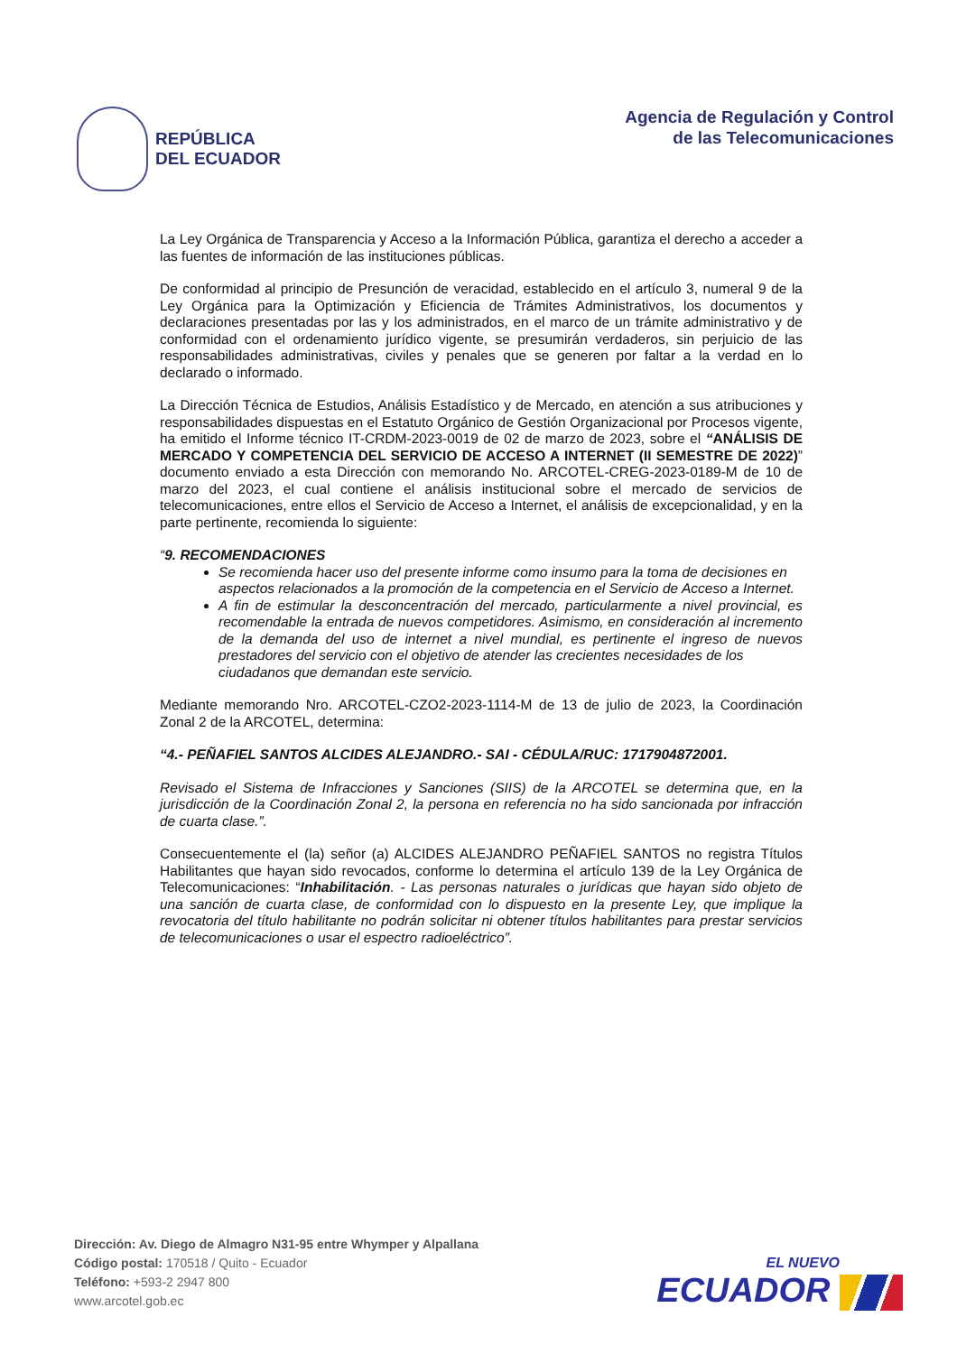REPÚBLICA
DEL ECUADOR
Agencia de Regulación y Control
de las Telecomunicaciones
La Ley Orgánica de Transparencia y Acceso a la Información Pública, garantiza el derecho a acceder a las fuentes de información de las instituciones públicas.
De conformidad al principio de Presunción de veracidad, establecido en el artículo 3, numeral 9 de la Ley Orgánica para la Optimización y Eficiencia de Trámites Administrativos, los documentos y declaraciones presentadas por las y los administrados, en el marco de un trámite administrativo y de conformidad con el ordenamiento jurídico vigente, se presumirán verdaderos, sin perjuicio de las responsabilidades administrativas, civiles y penales que se generen por faltar a la verdad en lo declarado o informado.
La Dirección Técnica de Estudios, Análisis Estadístico y de Mercado, en atención a sus atribuciones y responsabilidades dispuestas en el Estatuto Orgánico de Gestión Organizacional por Procesos vigente, ha emitido el Informe técnico IT-CRDM-2023-0019 de 02 de marzo de 2023, sobre el “ANÁLISIS DE MERCADO Y COMPETENCIA DEL SERVICIO DE ACCESO A INTERNET (II SEMESTRE DE 2022)” documento enviado a esta Dirección con memorando No. ARCOTEL-CREG-2023-0189-M de 10 de marzo del 2023, el cual contiene el análisis institucional sobre el mercado de servicios de telecomunicaciones, entre ellos el Servicio de Acceso a Internet, el análisis de excepcionalidad, y en la parte pertinente, recomienda lo siguiente:
“9. RECOMENDACIONES
Se recomienda hacer uso del presente informe como insumo para la toma de decisiones en
aspectos relacionados a la promoción de la competencia en el Servicio de Acceso a Internet.
A fin de estimular la desconcentración del mercado, particularmente a nivel provincial, es recomendable la entrada de nuevos competidores. Asimismo, en consideración al incremento de la demanda del uso de internet a nivel mundial, es pertinente el ingreso de nuevos prestadores del servicio con el objetivo de atender las crecientes necesidades de los
ciudadanos que demandan este servicio.
Mediante memorando Nro. ARCOTEL-CZO2-2023-1114-M de 13 de julio de 2023, la Coordinación Zonal 2 de la ARCOTEL, determina:
“4.- PEÑAFIEL SANTOS ALCIDES ALEJANDRO.- SAI - CÉDULA/RUC: 1717904872001.
Revisado el Sistema de Infracciones y Sanciones (SIIS) de la ARCOTEL se determina que, en la jurisdicción de la Coordinación Zonal 2, la persona en referencia no ha sido sancionada por infracción de cuarta clase.”.
Consecuentemente el (la) señor (a) ALCIDES ALEJANDRO PEÑAFIEL SANTOS no registra Títulos Habilitantes que hayan sido revocados, conforme lo determina el artículo 139 de la Ley Orgánica de Telecomunicaciones: “Inhabilitación. - Las personas naturales o jurídicas que hayan sido objeto de una sanción de cuarta clase, de conformidad con lo dispuesto en la presente Ley, que implique la revocatoria del título habilitante no podrán solicitar ni obtener títulos habilitantes para prestar servicios de telecomunicaciones o usar el espectro radioeléctrico”.
Dirección: Av. Diego de Almagro N31-95 entre Whymper y Alpallana
Código postal: 170518 / Quito - Ecuador
Teléfono: +593-2 2947 800
www.arcotel.gob.ec
EL NUEVO
ECUADOR